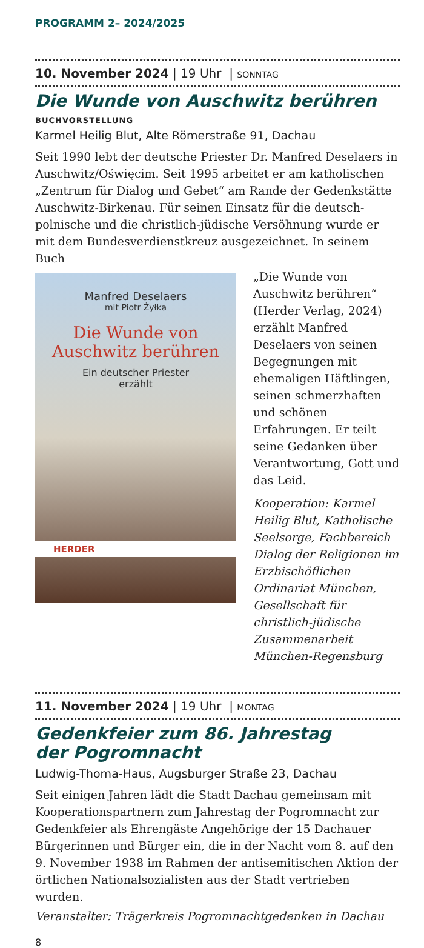PROGRAMM 2– 2024/2025
10. November 2024 | 19 Uhr | SONNTAG
Die Wunde von Auschwitz berühren
BUCHVORSTELLUNG
Karmel Heilig Blut, Alte Römerstraße 91, Dachau
Seit 1990 lebt der deutsche Priester Dr. Manfred Deselaers in Auschwitz/Oświęcim. Seit 1995 arbeitet er am katholischen „Zentrum für Dialog und Gebet“ am Rande der Gedenkstätte Auschwitz-Birkenau. Für seinen Einsatz für die deutsch-polnische und die christlich-jüdische Versöhnung wurde er mit dem Bundesverdienstkreuz ausgezeichnet. In seinem Buch
Manfred Deselaers
mit Piotr Żyłka
Die Wunde von Auschwitz berühren
Ein deutscher Priester
erzählt
HERDER
„Die Wunde von Auschwitz berühren“ (Herder Verlag, 2024) erzählt Manfred Deselaers von seinen Begegnungen mit ehemaligen Häftlingen, seinen schmerzhaften und schönen Erfahrungen. Er teilt seine Gedanken über Verantwortung, Gott und das Leid.
Kooperation: Karmel Heilig Blut, Katholische Seelsorge, Fachbereich Dialog der Religionen im Erzbischöflichen Ordinariat München, Gesellschaft für christlich-jüdische Zusammenarbeit München-Regensburg
11. November 2024 | 19 Uhr | MONTAG
Gedenkfeier zum 86. Jahrestag
der Pogromnacht
Ludwig-Thoma-Haus, Augsburger Straße 23, Dachau
Seit einigen Jahren lädt die Stadt Dachau gemeinsam mit Kooperationspartnern zum Jahrestag der Pogromnacht zur Gedenkfeier als Ehrengäste Angehörige der 15 Dachauer Bürgerinnen und Bürger ein, die in der Nacht vom 8. auf den 9. November 1938 im Rahmen der antisemitischen Aktion der örtlichen Nationalsozialisten aus der Stadt vertrieben wurden.
Veranstalter: Trägerkreis Pogromnachtgedenken in Dachau
8